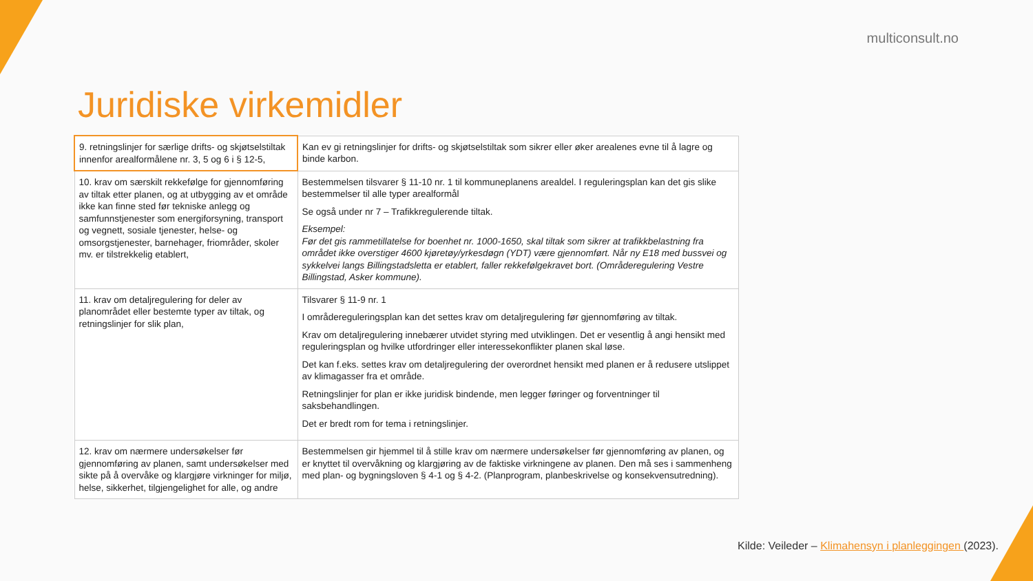multiconsult.no
Juridiske virkemidler
| 9. retningslinjer for særlige drifts- og skjøtselstiltak innenfor arealformålene nr. 3, 5 og 6 i § 12-5, | Kan ev gi retningslinjer for drifts- og skjøtselstiltak som sikrer eller øker arealenes evne til å lagre og binde karbon. |
| 10. krav om særskilt rekkefølge for gjennomføring av tiltak etter planen, og at utbygging av et område ikke kan finne sted før tekniske anlegg og samfunnstjenester som energiforsyning, transport og vegnett, sosiale tjenester, helse- og omsorgstjenester, barnehager, friområder, skoler mv. er tilstrekkelig etablert, | Bestemmelsen tilsvarer § 11-10 nr. 1 til kommuneplanens arealdel. I reguleringsplan kan det gis slike bestemmelser til alle typer arealformål Se også under nr 7 – Trafikkregulerende tiltak. Eksempel: Før det gis rammetillatelse for boenhet nr. 1000-1650, skal tiltak som sikrer at trafikkbelastning fra området ikke overstiger 4600 kjøretøy/yrkesdøgn (YDT) være gjennomført. Når ny E18 med bussvei og sykkelvei langs Billingstadsletta er etablert, faller rekkefølgekravet bort. (Områderegulering Vestre Billingstad, Asker kommune). |
| 11. krav om detaljregulering for deler av planområdet eller bestemte typer av tiltak, og retningslinjer for slik plan, | Tilsvarer § 11-9 nr. 1 I områdereguleringsplan kan det settes krav om detaljregulering før gjennomføring av tiltak. Krav om detaljregulering innebærer utvidet styring med utviklingen. Det er vesentlig å angi hensikt med reguleringsplan og hvilke utfordringer eller interessekonflikter planen skal løse. Det kan f.eks. settes krav om detaljregulering der overordnet hensikt med planen er å redusere utslippet av klimagasser fra et område. Retningslinjer for plan er ikke juridisk bindende, men legger føringer og forventninger til saksbehandlingen. Det er bredt rom for tema i retningslinjer. |
| 12. krav om nærmere undersøkelser før gjennomføring av planen, samt undersøkelser med sikte på å overvåke og klargjøre virkninger for miljø, helse, sikkerhet, tilgjengelighet for alle, og andre | Bestemmelsen gir hjemmel til å stille krav om nærmere undersøkelser før gjennomføring av planen, og er knyttet til overvåkning og klargjøring av de faktiske virkningene av planen. Den må ses i sammenheng med plan- og bygningsloven § 4-1 og § 4-2. (Planprogram, planbeskrivelse og konsekvensutredning). |
Kilde: Veileder – Klimahensyn i planleggingen (2023).